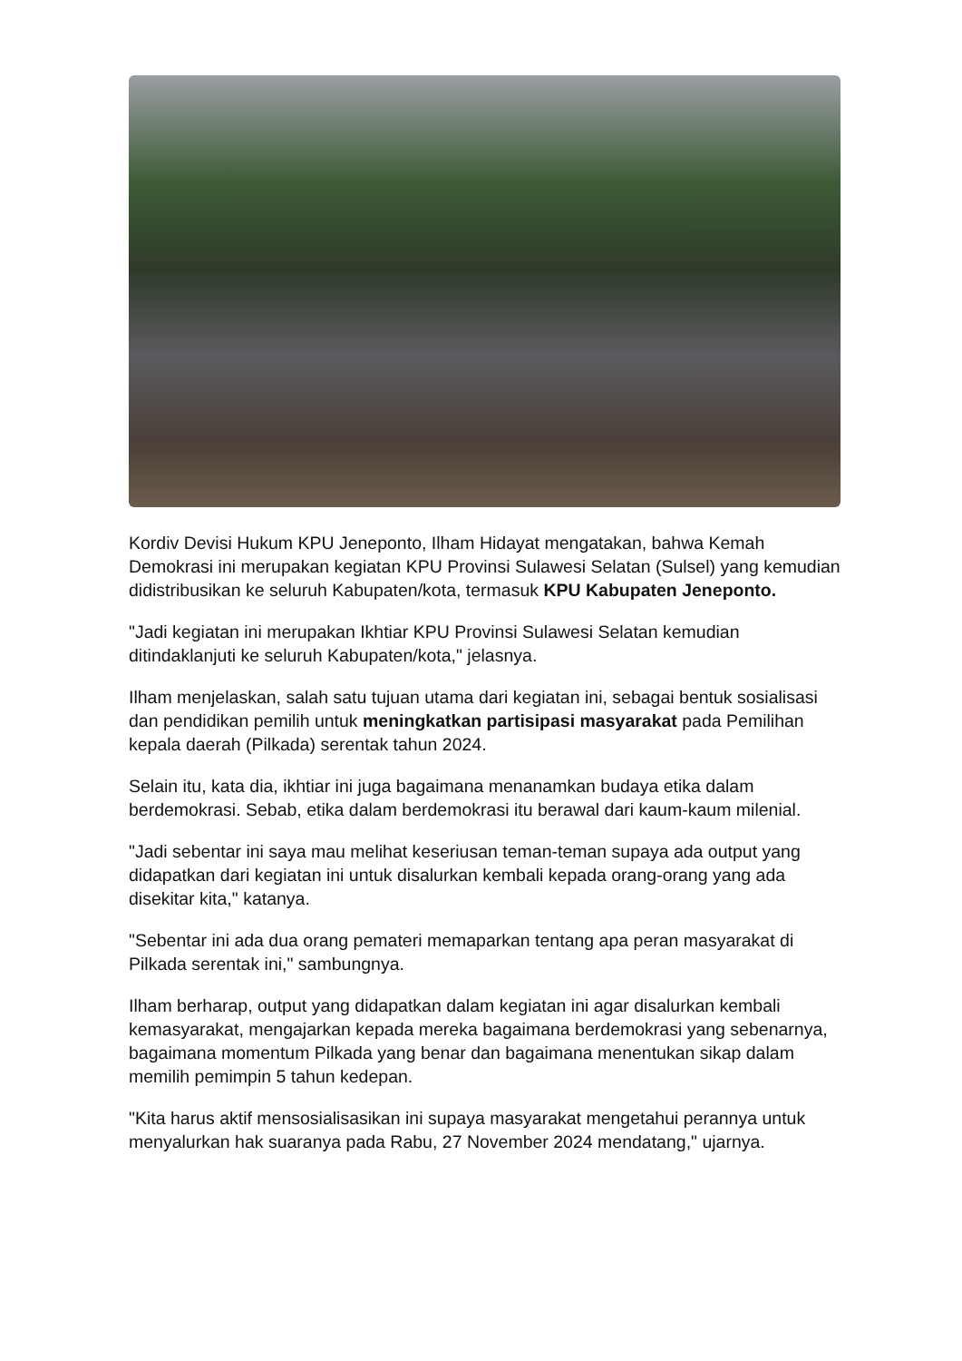Kordiv Devisi Hukum KPU Jeneponto, Ilham Hidayat mengatakan, bahwa Kemah Demokrasi ini merupakan kegiatan KPU Provinsi Sulawesi Selatan (Sulsel) yang kemudian didistribusikan ke seluruh Kabupaten/kota, termasuk KPU Kabupaten Jeneponto.
"Jadi kegiatan ini merupakan Ikhtiar KPU Provinsi Sulawesi Selatan kemudian ditindaklanjuti ke seluruh Kabupaten/kota," jelasnya.
Ilham menjelaskan, salah satu tujuan utama dari kegiatan ini, sebagai bentuk sosialisasi dan pendidikan pemilih untuk meningkatkan partisipasi masyarakat pada Pemilihan kepala daerah (Pilkada) serentak tahun 2024.
Selain itu, kata dia, ikhtiar ini juga bagaimana menanamkan budaya etika dalam berdemokrasi. Sebab, etika dalam berdemokrasi itu berawal dari kaum-kaum milenial.
"Jadi sebentar ini saya mau melihat keseriusan teman-teman supaya ada output yang didapatkan dari kegiatan ini untuk disalurkan kembali kepada orang-orang yang ada disekitar kita," katanya.
"Sebentar ini ada dua orang pemateri memaparkan tentang apa peran masyarakat di Pilkada serentak ini," sambungnya.
Ilham berharap, output yang didapatkan dalam kegiatan ini agar disalurkan kembali kemasyarakat, mengajarkan kepada mereka bagaimana berdemokrasi yang sebenarnya, bagaimana momentum Pilkada yang benar dan bagaimana menentukan sikap dalam memilih pemimpin 5 tahun kedepan.
"Kita harus aktif mensosialisasikan ini supaya masyarakat mengetahui perannya untuk menyalurkan hak suaranya pada Rabu, 27 November 2024 mendatang," ujarnya.